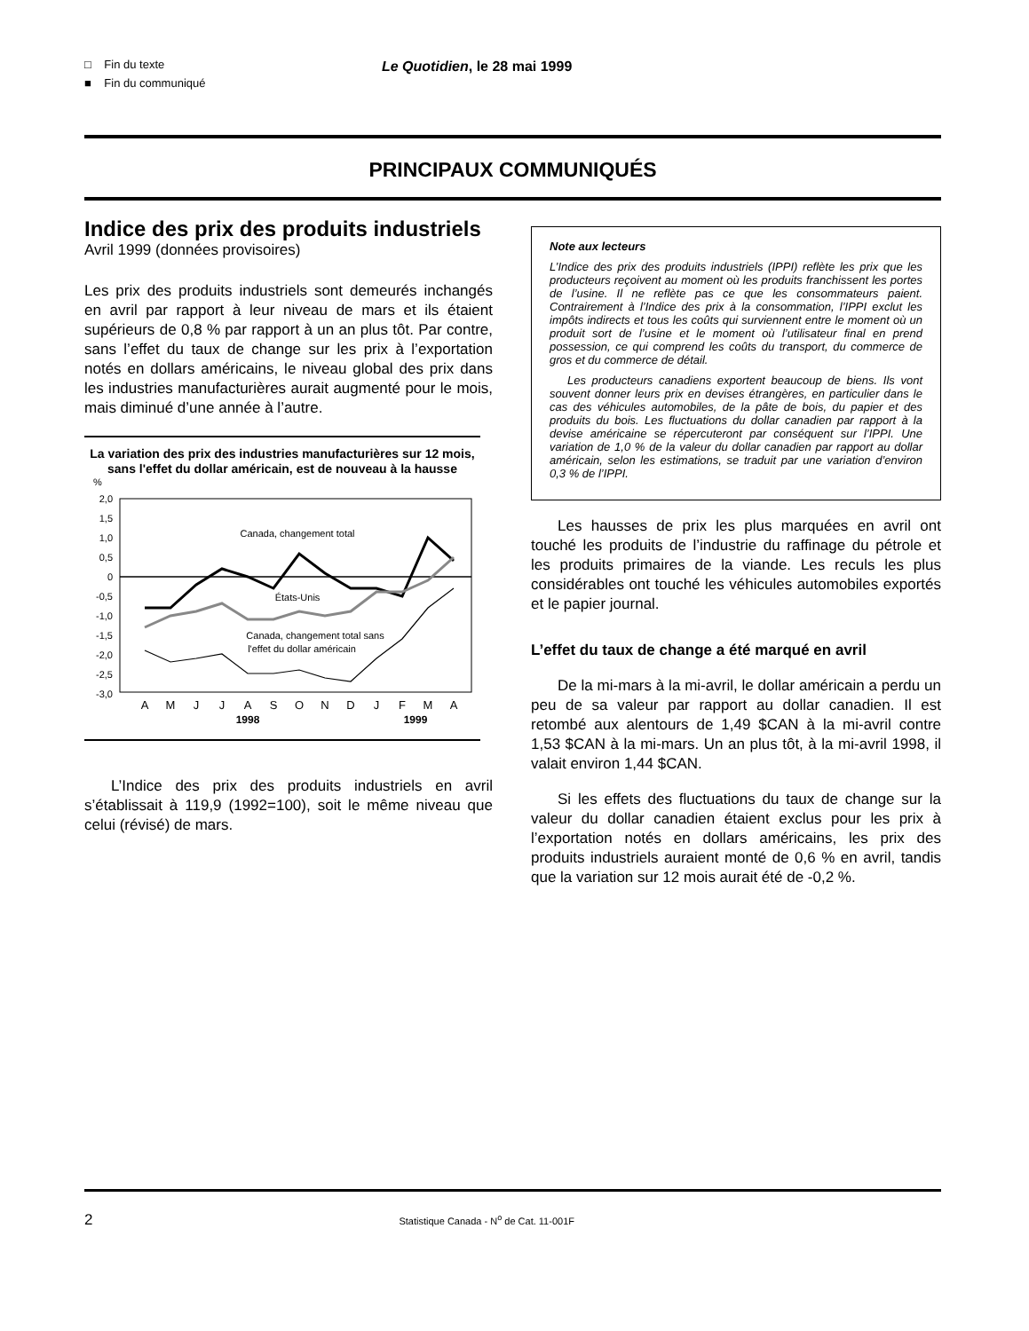□ Fin du texte
■ Fin du communiqué
Le Quotidien, le 28 mai 1999
PRINCIPAUX COMMUNIQUÉS
Indice des prix des produits industriels
Avril 1999 (données provisoires)
Les prix des produits industriels sont demeurés inchangés en avril par rapport à leur niveau de mars et ils étaient supérieurs de 0,8 % par rapport à un an plus tôt. Par contre, sans l’effet du taux de change sur les prix à l’exportation notés en dollars américains, le niveau global des prix dans les industries manufacturières aurait augmenté pour le mois, mais diminué d’une année à l’autre.
La variation des prix des industries manufacturières sur 12 mois, sans l'effet du dollar américain, est de nouveau à la hausse
%
2,0
1,5
1,0
0,5
0
-0,5
-1,0
-1,5
-2,0
-2,5
-3,0
Canada, changement total
États-Unis
Canada, changement total sans
l'effet du dollar américain
A
M
J
J
A
S
O
N
D
J
F
M
A
1998
1999
L’Indice des prix des produits industriels en avril s’établissait à 119,9 (1992=100), soit le même niveau que celui (révisé) de mars.
Note aux lecteurs
L’Indice des prix des produits industriels (IPPI) reflète les prix que les producteurs reçoivent au moment où les produits franchissent les portes de l’usine. Il ne reflète pas ce que les consommateurs paient. Contrairement à l’Indice des prix à la consommation, l’IPPI exclut les impôts indirects et tous les coûts qui surviennent entre le moment où un produit sort de l’usine et le moment où l’utilisateur final en prend possession, ce qui comprend les coûts du transport, du commerce de gros et du commerce de détail.
Les producteurs canadiens exportent beaucoup de biens. Ils vont souvent donner leurs prix en devises étrangères, en particulier dans le cas des véhicules automobiles, de la pâte de bois, du papier et des produits du bois. Les fluctuations du dollar canadien par rapport à la devise américaine se répercuteront par conséquent sur l’IPPI. Une variation de 1,0 % de la valeur du dollar canadien par rapport au dollar américain, selon les estimations, se traduit par une variation d’environ 0,3 % de l’IPPI.
Les hausses de prix les plus marquées en avril ont touché les produits de l’industrie du raffinage du pétrole et les produits primaires de la viande. Les reculs les plus considérables ont touché les véhicules automobiles exportés et le papier journal.
L’effet du taux de change a été marqué en avril
De la mi-mars à la mi-avril, le dollar américain a perdu un peu de sa valeur par rapport au dollar canadien. Il est retombé aux alentours de 1,49 $CAN à la mi-avril contre 1,53 $CAN à la mi-mars. Un an plus tôt, à la mi-avril 1998, il valait environ 1,44 $CAN.
Si les effets des fluctuations du taux de change sur la valeur du dollar canadien étaient exclus pour les prix à l’exportation notés en dollars américains, les prix des produits industriels auraient monté de 0,6 % en avril, tandis que la variation sur 12 mois aurait été de -0,2 %.
2 Statistique Canada - N<sup>o</sup> de Cat. 11-001F